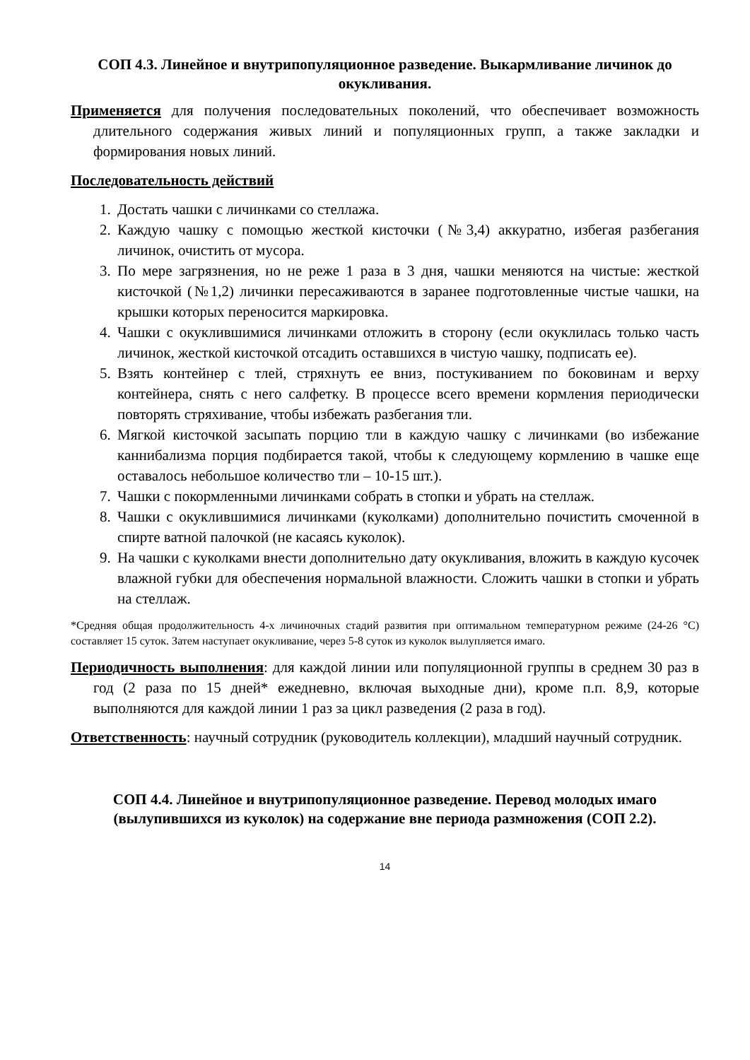СОП 4.3. Линейное и внутрипопуляционное разведение. Выкармливание личинок до окукливания.
Применяется для получения последовательных поколений, что обеспечивает возможность длительного содержания живых линий и популяционных групп, а также закладки и формирования новых линий.
Последовательность действий
1. Достать чашки с личинками со стеллажа.
2. Каждую чашку с помощью жесткой кисточки (№3,4) аккуратно, избегая разбегания личинок, очистить от мусора.
3. По мере загрязнения, но не реже 1 раза в 3 дня, чашки меняются на чистые: жесткой кисточкой (№1,2) личинки пересаживаются в заранее подготовленные чистые чашки, на крышки которых переносится маркировка.
4. Чашки с окуклившимися личинками отложить в сторону (если окуклилась только часть личинок, жесткой кисточкой отсадить оставшихся в чистую чашку, подписать ее).
5. Взять контейнер с тлей, стряхнуть ее вниз, постукиванием по боковинам и верху контейнера, снять с него салфетку. В процессе всего времени кормления периодически повторять стряхивание, чтобы избежать разбегания тли.
6. Мягкой кисточкой засыпать порцию тли в каждую чашку с личинками (во избежание каннибализма порция подбирается такой, чтобы к следующему кормлению в чашке еще оставалось небольшое количество тли – 10-15 шт.).
7. Чашки с покормленными личинками собрать в стопки и убрать на стеллаж.
8. Чашки с окуклившимися личинками (куколками) дополнительно почистить смоченной в спирте ватной палочкой (не касаясь куколок).
9. На чашки с куколками внести дополнительно дату окукливания, вложить в каждую кусочек влажной губки для обеспечения нормальной влажности. Сложить чашки в стопки и убрать на стеллаж.
*Средняя общая продолжительность 4-х личиночных стадий развития при оптимальном температурном режиме (24-26 °С) составляет 15 суток. Затем наступает окукливание, через 5-8 суток из куколок вылупляется имаго.
Периодичность выполнения: для каждой линии или популяционной группы в среднем 30 раз в год (2 раза по 15 дней* ежедневно, включая выходные дни), кроме п.п. 8,9, которые выполняются для каждой линии 1 раз за цикл разведения (2 раза в год).
Ответственность: научный сотрудник (руководитель коллекции), младший научный сотрудник.
СОП 4.4. Линейное и внутрипопуляционное разведение. Перевод молодых имаго (вылупившихся из куколок) на содержание вне периода размножения (СОП 2.2).
14